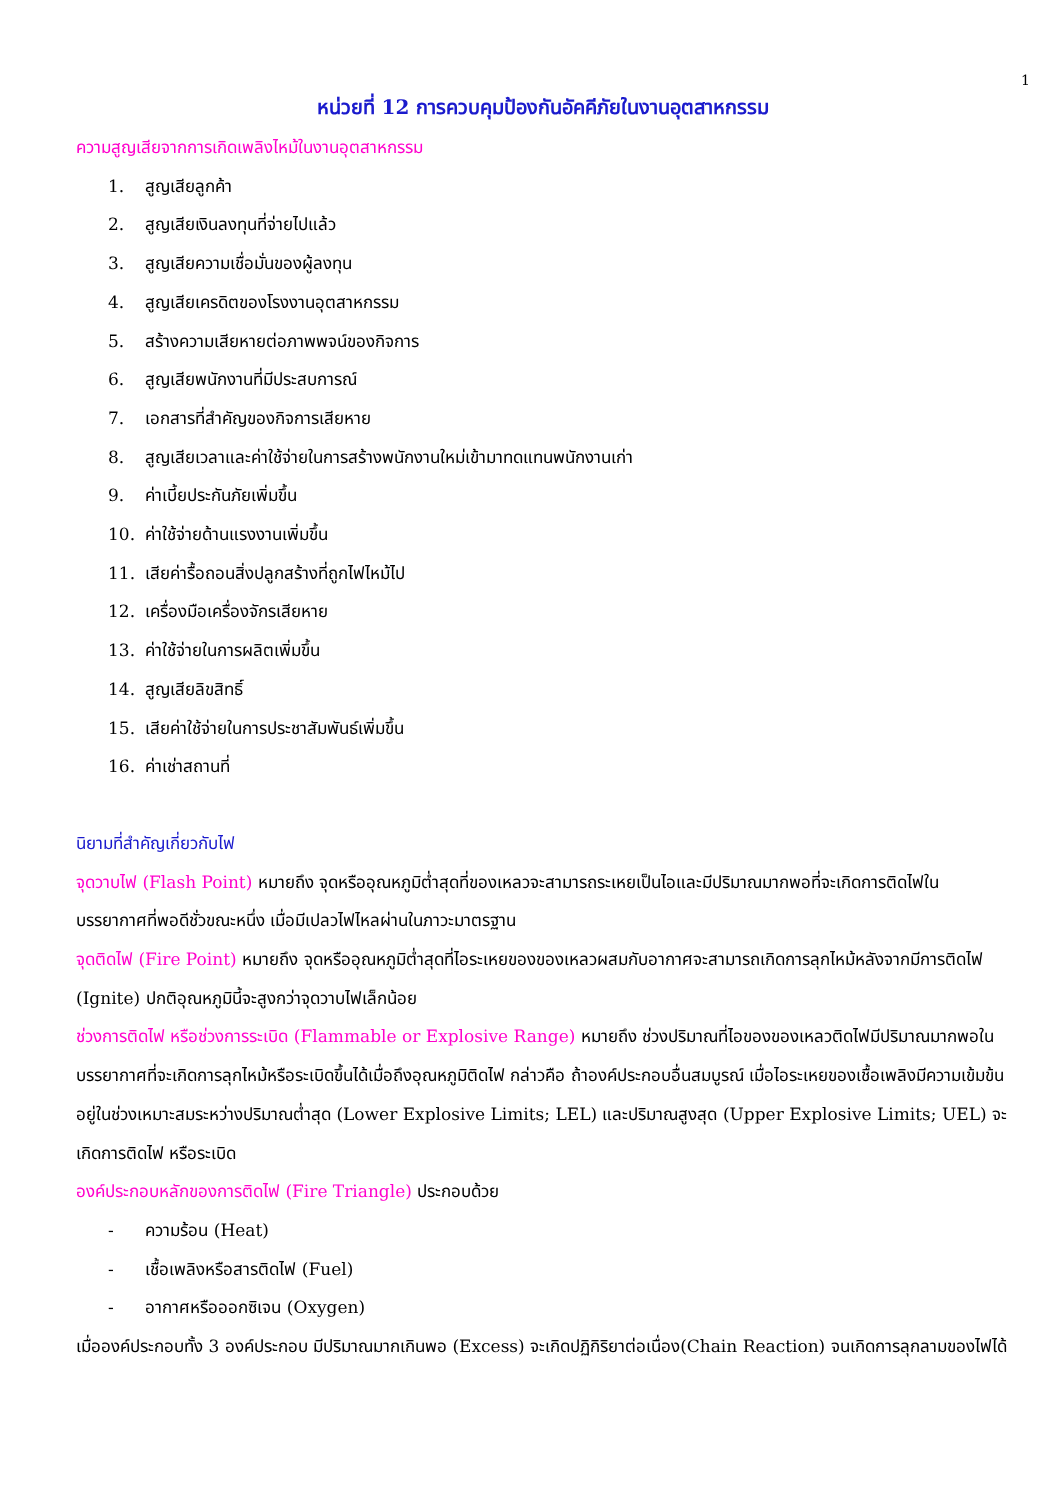1
หน่วยที่ 12 การควบคุมป้องกันอัคคีภัยในงานอุตสาหกรรม
ความสูญเสียจากการเกิดเพลิงไหม้ในงานอุตสาหกรรม
1. สูญเสียลูกค้า
2. สูญเสียเงินลงทุนที่จ่ายไปแล้ว
3. สูญเสียความเชื่อมั่นของผู้ลงทุน
4. สูญเสียเครดิตของโรงงานอุตสาหกรรม
5. สร้างความเสียหายต่อภาพพจน์ของกิจการ
6. สูญเสียพนักงานที่มีประสบการณ์
7. เอกสารที่สำคัญของกิจการเสียหาย
8. สูญเสียเวลาและค่าใช้จ่ายในการสร้างพนักงานใหม่เข้ามาทดแทนพนักงานเก่า
9. ค่าเบี้ยประกันภัยเพิ่มขึ้น
10. ค่าใช้จ่ายด้านแรงงานเพิ่มขึ้น
11. เสียค่ารื้อถอนสิ่งปลูกสร้างที่ถูกไฟไหม้ไป
12. เครื่องมือเครื่องจักรเสียหาย
13. ค่าใช้จ่ายในการผลิตเพิ่มขึ้น
14. สูญเสียลิขสิทธิ์
15. เสียค่าใช้จ่ายในการประชาสัมพันธ์เพิ่มขึ้น
16. ค่าเช่าสถานที่
นิยามที่สำคัญเกี่ยวกับไฟ
จุดวาบไฟ (Flash Point) หมายถึง จุดหรืออุณหภูมิต่ำสุดที่ของเหลวจะสามารถระเหยเป็นไอและมีปริมาณมากพอที่จะเกิดการติดไฟในบรรยากาศที่พอดีชั่วขณะหนึ่ง เมื่อมีเปลวไฟไหลผ่านในภาวะมาตรฐาน
จุดติดไฟ (Fire Point) หมายถึง จุดหรืออุณหภูมิต่ำสุดที่ไอระเหยของของเหลวผสมกับอากาศจะสามารถเกิดการลุกไหม้หลังจากมีการติดไฟ (Ignite) ปกติอุณหภูมินี้จะสูงกว่าจุดวาบไฟเล็กน้อย
ช่วงการติดไฟ หรือช่วงการระเบิด (Flammable or Explosive Range) หมายถึง ช่วงปริมาณที่ไอของของเหลวติดไฟมีปริมาณมากพอในบรรยากาศที่จะเกิดการลุกไหม้หรือระเบิดขึ้นได้เมื่อถึงอุณหภูมิติดไฟ กล่าวคือ ถ้าองค์ประกอบอื่นสมบูรณ์ เมื่อไอระเหยของเชื้อเพลิงมีความเข้มข้นอยู่ในช่วงเหมาะสมระหว่างปริมาณต่ำสุด (Lower Explosive Limits; LEL) และปริมาณสูงสุด (Upper Explosive Limits; UEL) จะเกิดการติดไฟ หรือระเบิด
องค์ประกอบหลักของการติดไฟ (Fire Triangle) ประกอบด้วย
- ความร้อน (Heat)
- เชื้อเพลิงหรือสารติดไฟ (Fuel)
- อากาศหรือออกซิเจน (Oxygen)
เมื่อองค์ประกอบทั้ง 3 องค์ประกอบ มีปริมาณมากเกินพอ (Excess) จะเกิดปฏิกิริยาต่อเนื่อง(Chain Reaction) จนเกิดการลุกลามของไฟได้